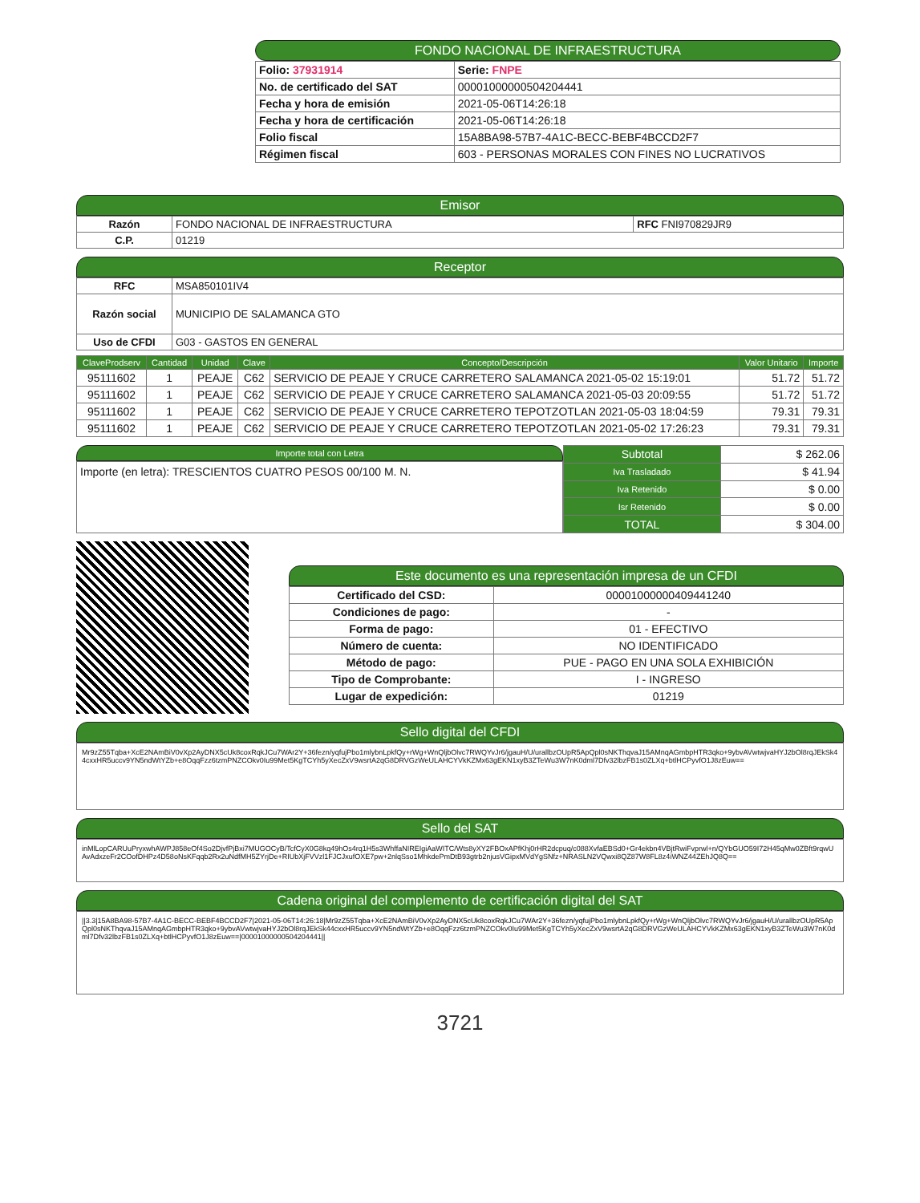FONDO NACIONAL DE INFRAESTRUCTURA
| Folio: 37931914 | Serie: FNPE |
| No. de certificado del SAT | 00001000000504204441 |
| Fecha y hora de emisión | 2021-05-06T14:26:18 |
| Fecha y hora de certificación | 2021-05-06T14:26:18 |
| Folio fiscal | 15A8BA98-57B7-4A1C-BECC-BEBF4BCCD2F7 |
| Régimen fiscal | 603 - PERSONAS MORALES CON FINES NO LUCRATIVOS |
Emisor
| Razón | FONDO NACIONAL DE INFRAESTRUCTURA | RFC FNI970829JR9 |
| C.P. | 01219 | |
Receptor
| RFC | MSA850101IV4 |
| Razón social | MUNICIPIO DE SALAMANCA GTO |
| Uso de CFDI | G03 - GASTOS EN GENERAL |
| ClaveProdserv | Cantidad | Unidad | Clave | Concepto/Descripción | Valor Unitario | Importe |
| --- | --- | --- | --- | --- | --- | --- |
| 95111602 | 1 | PEAJE | C62 | SERVICIO DE PEAJE Y CRUCE CARRETERO SALAMANCA 2021-05-02 15:19:01 | 51.72 | 51.72 |
| 95111602 | 1 | PEAJE | C62 | SERVICIO DE PEAJE Y CRUCE CARRETERO SALAMANCA 2021-05-03 20:09:55 | 51.72 | 51.72 |
| 95111602 | 1 | PEAJE | C62 | SERVICIO DE PEAJE Y CRUCE CARRETERO TEPOTZOTLAN 2021-05-03 18:04:59 | 79.31 | 79.31 |
| 95111602 | 1 | PEAJE | C62 | SERVICIO DE PEAJE Y CRUCE CARRETERO TEPOTZOTLAN 2021-05-02 17:26:23 | 79.31 | 79.31 |
Importe total con Letra
Importe (en letra): TRESCIENTOS CUATRO PESOS 00/100 M. N.
| Subtotal | $ 262.06 |
| Iva Trasladado | $ 41.94 |
| Iva Retenido | $ 0.00 |
| Isr Retenido | $ 0.00 |
| TOTAL | $ 304.00 |
Este documento es una representación impresa de un CFDI
| Certificado del CSD: | 00001000000409441240 |
| Condiciones de pago: | - |
| Forma de pago: | 01 - EFECTIVO |
| Número de cuenta: | NO IDENTIFICADO |
| Método de pago: | PUE - PAGO EN UNA SOLA EXHIBICIÓN |
| Tipo de Comprobante: | I - INGRESO |
| Lugar de expedición: | 01219 |
Sello digital del CFDI
Mr9zZ55Tqba+XcE2NAmBiV0vXp2AyDNX5cUk8coxRqkJCu7WAr2Y+36fezn/yqfujPbo1mlybnLpkfQy+rWg+WnQljbOlvc7RWQYvJr6/jgauH/U/urallbzOUpR5ApQpl0sNKThqvaJ15AMnqAGmbpHTR3qko+9ybvAVwtwjvaHYJ2bOl8rqJEkSk44cxxHR5uccv9YN5ndWtYZb+e8OqqFzz6tzmPNZCOkv0Iu99Met5KgTCYh5yXecZxV9wsrtA2qG8DRVGzWeULAHCYVkKZMx63gEKN1xyB3ZTeWu3W7nK0dml7Dfv32lbzFB1s0ZLXq+btlHCPyvfO1J8zEuw==
Sello del SAT
inMlLopCARUuPryxwhAWPJ858eOf4So2DjvfPjBxi7MUGOCyB/TcfCyX0G8kq49hOs4rq1H5s3WhffaNIREIgiAaWITC/Wts8yXY2FBOxAPfKhj0rHR2dcpuq/c088XvfaEBSd0+Gr4ekbn4VBjtRwiFvprwl+n/QYbGUO59I72H45qMw0ZBft9rqwUAvAdxzeFr2COofDHPz4D58oNsKFqqb2Rx2uNdfMH5ZYrjDe+RIUbXjFVVzl1FJCJxufOXE7pw+2nlqSso1MhkdePmDtB93gtrb2njusVGipxMVdYgSNfz+NRASLN2VQwxi8QZ87W8FL8z4iWNZ44ZEhJQ8Q==
Cadena original del complemento de certificación digital del SAT
||3.3|15A8BA98-57B7-4A1C-BECC-BEBF4BCCD2F7|2021-05-06T14:26:18|Mr9zZ55Tqba+XcE2NAmBiV0vXp2AyDNX5cUk8coxRqkJCu7WAr2Y+36fezn/yqfujPbo1mlybnLpkfQy+rWg+WnQljbOlvc7RWQYvJr6/jgauH/U/urallbzOUpR5ApQpl0sNKThqvaJ15AMnqAGmbpHTR3qko+9ybvAVwtwjvaHYJ2bOl8rqJEkSk44cxxHR5uccv9YN5ndWtYZb+e8OqqFzz6tzmPNZCOkv0Iu99Met5KgTCYh5yXecZxV9wsrtA2qG8DRVGzWeULAHCYVkKZMx63gEKN1xyB3ZTeWu3W7nK0dml7Dfv32lbzFB1s0ZLXq+btlHCPyvfO1J8zEuw==|00001000000504204441||
3721